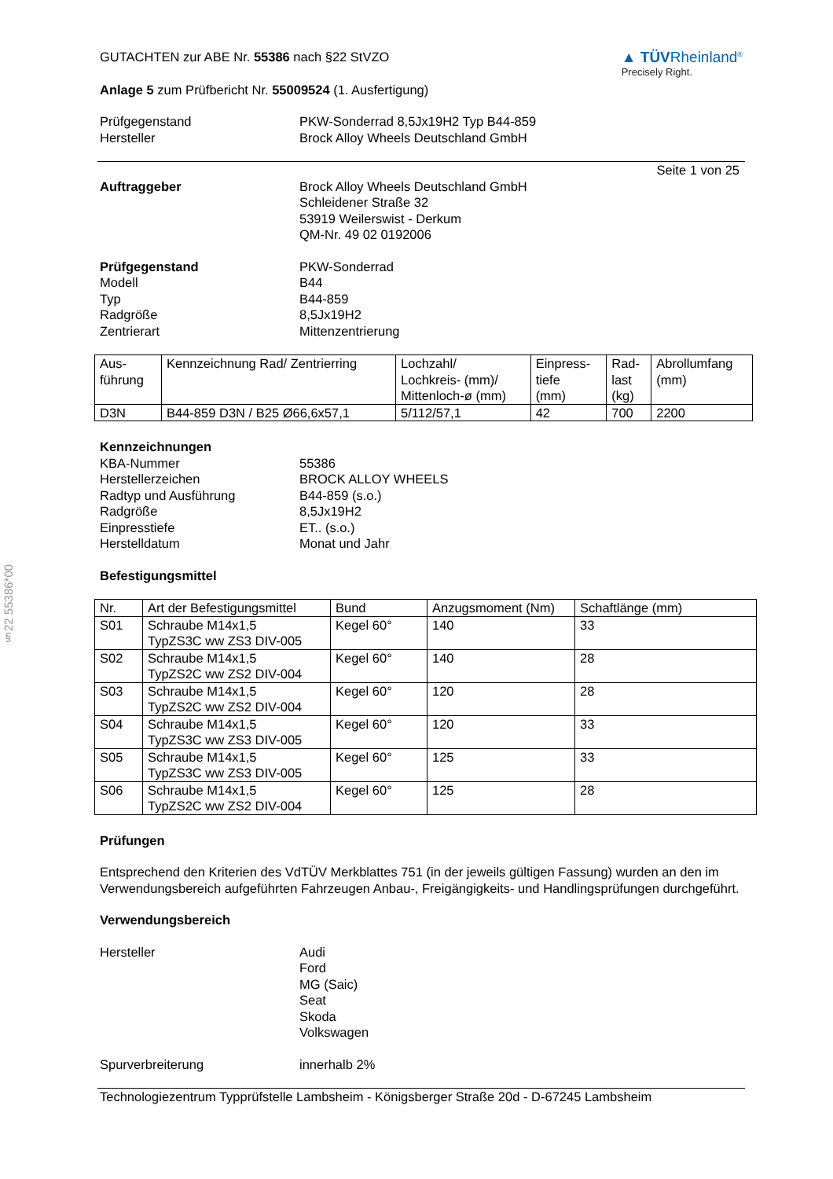§22 55386*00
GUTACHTEN zur ABE Nr. 55386 nach §22 StVZO
Anlage 5 zum Prüfbericht Nr. 55009524 (1. Ausfertigung)
▲ TÜVRheinland<sup>®</sup>
Precisely Right.
Prüfgegenstand
Hersteller PKW-Sonderrad 8,5Jx19H2 Typ B44-859
Brock Alloy Wheels Deutschland GmbH
Seite 1 von 25
Auftraggeber Brock Alloy Wheels Deutschland GmbH
Schleidener Straße 32
53919 Weilerswist - Derkum
QM-Nr. 49 02 0192006
Prüfgegenstand
Modell
Typ
Radgröße
Zentrierart PKW-Sonderrad
B44
B44-859
8,5Jx19H2
Mittenzentrierung
| Aus- führung | Kennzeichnung Rad/ Zentrierring | Lochzahl/ Lochkreis- (mm)/ Mittenloch-ø (mm) | Einpress- tiefe (mm) | Rad- last (kg) | Abrollumfang (mm) |
| --- | --- | --- | --- | --- | --- |
| D3N | B44-859 D3N / B25 Ø66,6x57,1 | 5/112/57,1 | 42 | 700 | 2200 |
Kennzeichnungen
KBA-Nummer
Herstellerzeichen
Radtyp und Ausführung
Radgröße
Einpresstiefe
Herstelldatum
55386
BROCK ALLOY WHEELS
B44-859 (s.o.)
8,5Jx19H2
ET.. (s.o.)
Monat und Jahr
Befestigungsmittel
| Nr. | Art der Befestigungsmittel | Bund | Anzugsmoment (Nm) | Schaftlänge (mm) |
| --- | --- | --- | --- | --- |
| S01 | Schraube M14x1,5 TypZS3C ww ZS3 DIV-005 | Kegel 60° | 140 | 33 |
| S02 | Schraube M14x1,5 TypZS2C ww ZS2 DIV-004 | Kegel 60° | 140 | 28 |
| S03 | Schraube M14x1,5 TypZS2C ww ZS2 DIV-004 | Kegel 60° | 120 | 28 |
| S04 | Schraube M14x1,5 TypZS3C ww ZS3 DIV-005 | Kegel 60° | 120 | 33 |
| S05 | Schraube M14x1,5 TypZS3C ww ZS3 DIV-005 | Kegel 60° | 125 | 33 |
| S06 | Schraube M14x1,5 TypZS2C ww ZS2 DIV-004 | Kegel 60° | 125 | 28 |
Prüfungen
Entsprechend den Kriterien des VdTÜV Merkblattes 751 (in der jeweils gültigen Fassung) wurden an den im Verwendungsbereich aufgeführten Fahrzeugen Anbau-, Freigängigkeits- und Handlingsprüfungen durchgeführt.
Verwendungsbereich
Hersteller Audi
Ford
MG (Saic)
Seat
Skoda
Volkswagen
Spurverbreiterung innerhalb 2%
Technologiezentrum Typprüfstelle Lambsheim - Königsberger Straße 20d - D-67245 Lambsheim